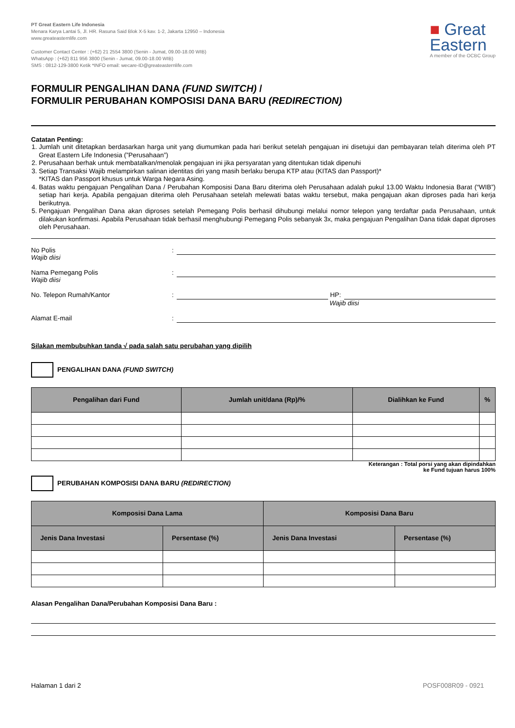PT Great Eastern Life Indonesia
Menara Karya Lantai 5, Jl. HR. Rasuna Said Blok X-5 kav. 1-2, Jakarta 12950 – Indonesia
www.greateasternlife.com
Customer Contact Center : (+62) 21 2554 3800 (Senin - Jumat, 09.00-18.00 WIB)
WhatsApp : (+62) 811 956 3800 (Senin - Jumat, 09.00-18.00 WIB)
SMS : 0812-129-3800 Ketik *INFO email: wecare-ID@greateasternlife.com
■ Great
Eastern
A member of the OCBC Group
FORMULIR PENGALIHAN DANA (FUND SWITCH) /
FORMULIR PERUBAHAN KOMPOSISI DANA BARU (REDIRECTION)
Catatan Penting:
1. Jumlah unit ditetapkan berdasarkan harga unit yang diumumkan pada hari berikut setelah pengajuan ini disetujui dan pembayaran telah diterima oleh PT Great Eastern Life Indonesia (”Perusahaan”)
2. Perusahaan berhak untuk membatalkan/menolak pengajuan ini jika persyaratan yang ditentukan tidak dipenuhi
3. Setiap Transaksi Wajib melampirkan salinan identitas diri yang masih berlaku berupa KTP atau (KITAS dan Passport)*
*KITAS dan Passport khusus untuk Warga Negara Asing.
4. Batas waktu pengajuan Pengalihan Dana / Perubahan Komposisi Dana Baru diterima oleh Perusahaan adalah pukul 13.00 Waktu Indonesia Barat (“WIB”) setiap hari kerja. Apabila pengajuan diterima oleh Perusahaan setelah melewati batas waktu tersebut, maka pengajuan akan diproses pada hari kerja berikutnya.
5. Pengajuan Pengalihan Dana akan diproses setelah Pemegang Polis berhasil dihubungi melalui nomor telepon yang terdaftar pada Perusahaan, untuk dilakukan konfirmasi. Apabila Perusahaan tidak berhasil menghubungi Pemegang Polis sebanyak 3x, maka pengajuan Pengalihan Dana tidak dapat diproses oleh Perusahaan.
No Polis
Wajib diisi
:
Nama Pemegang Polis
Wajib diisi
:
No. Telepon Rumah/Kantor
:
HP:
Wajib diisi
Alamat E-mail
:
Silakan membubuhkan tanda √ pada salah satu perubahan yang dipilih
PENGALIHAN DANA (FUND SWITCH)
| Pengalihan dari Fund | Jumlah unit/dana (Rp)/% | Dialihkan ke Fund | % |
| --- | --- | --- | --- |
Keterangan : Total porsi yang akan dipindahkan
ke Fund tujuan harus 100%
PERUBAHAN KOMPOSISI DANA BARU (REDIRECTION)
| Komposisi Dana Lama | | Komposisi Dana Baru | |
| --- | --- | --- | --- |
| Jenis Dana Investasi | Persentase (%) | Jenis Dana Investasi | Persentase (%) |
Alasan Pengalihan Dana/Perubahan Komposisi Dana Baru :
Halaman 1 dari 2 POSF008R09 - 0921